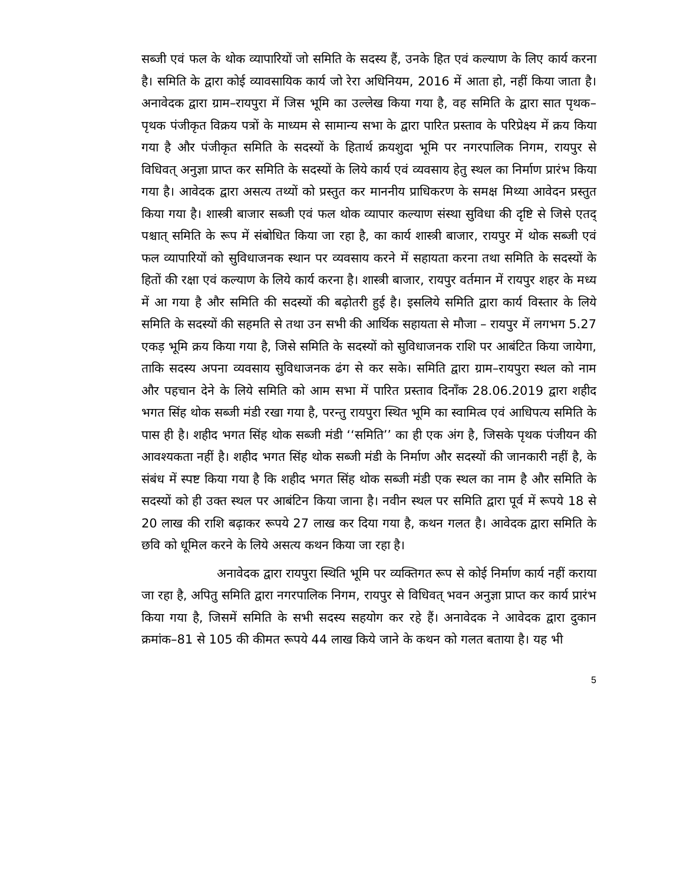सब्जी एवं फल के थोक व्यापारियों जो समिति के सदस्य हैं, उनके हित एवं कल्याण के लिए कार्य करना है। समिति के द्वारा कोई व्यावसायिक कार्य जो रेरा अधिनियम, 2016 में आता हो, नहीं किया जाता है। अनावेदक द्वारा ग्राम–रायपुरा में जिस भूमि का उल्लेख किया गया है, वह समिति के द्वारा सात पृथक–पृथक पंजीकृत विक्रय पत्रों के माध्यम से सामान्य सभा के द्वारा पारित प्रस्ताव के परिप्रेक्ष्य में क्रय किया गया है और पंजीकृत समिति के सदस्यों के हितार्थ क्रयशुदा भूमि पर नगरपालिक निगम, रायपुर से विधिवत् अनुज्ञा प्राप्त कर समिति के सदस्यों के लिये कार्य एवं व्यवसाय हेतु स्थल का निर्माण प्रारंभ किया गया है। आवेदक द्वारा असत्य तथ्यों को प्रस्तुत कर माननीय प्राधिकरण के समक्ष मिथ्या आवेदन प्रस्तुत किया गया है। शास्त्री बाजार सब्जी एवं फल थोक व्यापार कल्याण संस्था सुविधा की दृष्टि से जिसे एतद् पश्चात् समिति के रूप में संबोधित किया जा रहा है, का कार्य शास्त्री बाजार, रायपुर में थोक सब्जी एवं फल व्यापारियों को सुविधाजनक स्थान पर व्यवसाय करने में सहायता करना तथा समिति के सदस्यों के हितों की रक्षा एवं कल्याण के लिये कार्य करना है। शास्त्री बाजार, रायपुर वर्तमान में रायपुर शहर के मध्य में आ गया है और समिति की सदस्यों की बढ़ोतरी हुई है। इसलिये समिति द्वारा कार्य विस्तार के लिये समिति के सदस्यों की सहमति से तथा उन सभी की आर्थिक सहायता से मौजा – रायपुर में लगभग 5.27 एकड़ भूमि क्रय किया गया है, जिसे समिति के सदस्यों को सुविधाजनक राशि पर आबंटित किया जायेगा, ताकि सदस्य अपना व्यवसाय सुविधाजनक ढंग से कर सके। समिति द्वारा ग्राम–रायपुरा स्थल को नाम और पहचान देने के लिये समिति को आम सभा में पारित प्रस्ताव दिनाँक 28.06.2019 द्वारा शहीद भगत सिंह थोक सब्जी मंडी रखा गया है, परन्तु रायपुरा स्थित भूमि का स्वामित्व एवं आधिपत्य समिति के पास ही है। शहीद भगत सिंह थोक सब्जी मंडी ‘‘समिति’’ का ही एक अंग है, जिसके पृथक पंजीयन की आवश्यकता नहीं है। शहीद भगत सिंह थोक सब्जी मंडी के निर्माण और सदस्यों की जानकारी नहीं है, के संबंध में स्पष्ट किया गया है कि शहीद भगत सिंह थोक सब्जी मंडी एक स्थल का नाम है और समिति के सदस्यों को ही उक्त स्थल पर आबंटिन किया जाना है। नवीन स्थल पर समिति द्वारा पूर्व में रूपये 18 से 20 लाख की राशि बढ़ाकर रूपये 27 लाख कर दिया गया है, कथन गलत है। आवेदक द्वारा समिति के छवि को धूमिल करने के लिये असत्य कथन किया जा रहा है।
अनावेदक द्वारा रायपुरा स्थिति भूमि पर व्यक्तिगत रूप से कोई निर्माण कार्य नहीं कराया जा रहा है, अपितु समिति द्वारा नगरपालिक निगम, रायपुर से विधिवत् भवन अनुज्ञा प्राप्त कर कार्य प्रारंभ किया गया है, जिसमें समिति के सभी सदस्य सहयोग कर रहे हैं। अनावेदक ने आवेदक द्वारा दुकान क्रमांक–81 से 105 की कीमत रूपये 44 लाख किये जाने के कथन को गलत बताया है। यह भी
5